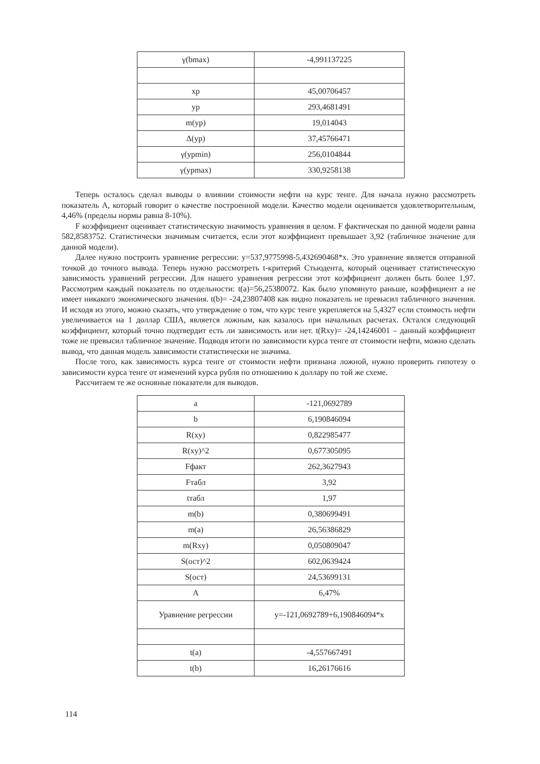| γ(bmax) | -4,991137225 |
| xp | 45,00706457 |
| yp | 293,4681491 |
| m(yp) | 19,014043 |
| Δ(yp) | 37,45766471 |
| γ(ypmin) | 256,0104844 |
| γ(ypmax) | 330,9258138 |
Теперь осталось сделал выводы о влиянии стоимости нефти на курс тенге. Для начала нужно рассмотреть показатель А, который говорит о качестве построенной модели. Качество модели оценивается удовлетворительным, 4,46% (пределы нормы равна 8-10%).
F коэффициент оценивает статистическую значимость уравнения в целом. F фактическая по данной модели равна 582,8583752. Статистически значимым считается, если этот коэффициент превышает 3,92 (табличное значение для данной модели).
Далее нужно построить уравнение регрессии: y=537,9775998-5,432690468*x. Это уравнение является отправной точкой до точного вывода. Теперь нужно рассмотреть t-критерий Стьюдента, который оценивает статистическую зависимость уравнений регрессии. Для нашего уравнения регрессии этот коэффициент должен быть более 1,97. Рассмотрим каждый показатель по отдельности: t(a)=56,25380072. Как было упомянуто раньше, коэффициент a не имеет никакого экономического значения. t(b)= -24,23807408 как видно показатель не превысил табличного значения. И исходя из этого, можно сказать, что утверждение о том, что курс тенге укрепляется на 5,4327 если стоимость нефти увеличивается на 1 доллар США, является ложным, как казалось при начальных расчетах. Остался следующий коэффициент, который точно подтвердит есть ли зависимость или нет. t(Rxy)= -24,14246001 – данный коэффициент тоже не превысил табличное значение. Подводя итоги по зависимости курса тенге от стоимости нефти, можно сделать вывод, что данная модель зависимости статистически не значима.
После того, как зависимость курса тенге от стоимости нефти признана ложной, нужно проверить гипотезу о зависимости курса тенге от изменений курса рубля по отношению к доллару по той же схеме.
Рассчитаем те же основные показатели для выводов.
| a | -121,0692789 |
| b | 6,190846094 |
| R(xy) | 0,822985477 |
| R(xy)^2 | 0,677305095 |
| Fфакт | 262,3627943 |
| Fтабл | 3,92 |
| tтабл | 1,97 |
| m(b) | 0,380699491 |
| m(a) | 26,56386829 |
| m(Rxy) | 0,050809047 |
| S(ост)^2 | 602,0639424 |
| S(ост) | 24,53699131 |
| A | 6,47% |
| Уравнение регрессии | y=-121,0692789+6,190846094*x |
| t(a) | -4,557667491 |
| t(b) | 16,26176616 |
114